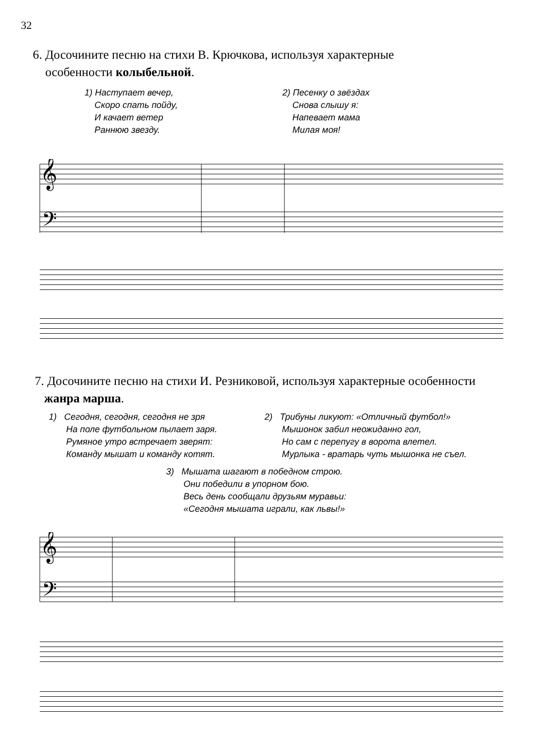32
6. Досочините песню на стихи В. Крючкова, используя характерные
особенности колыбельной.
1) Наступает вечер,
Скоро спать пойду,
И качает ветер
Раннюю звезду.
2) Песенку о звёздах
Снова слышу я:
Напевает мама
Милая моя!
𝄞
𝄢
7. Досочините песню на стихи И. Резниковой, используя характерные особенности
жанра марша.
1) Сегодня, сегодня, сегодня не зря
На поле футбольном пылает заря.
Румяное утро встречает зверят:
Команду мышат и команду котят.
2) Трибуны ликуют: «Отличный футбол!»
Мышонок забил неожиданно гол,
Но сам с перепугу в ворота влетел.
Мурлыка - вратарь чуть мышонка не съел.
3) Мышата шагают в победном строю.
Они победили в упорном бою.
Весь день сообщали друзьям муравьи:
«Сегодня мышата играли, как львы!»
𝄞
𝄢